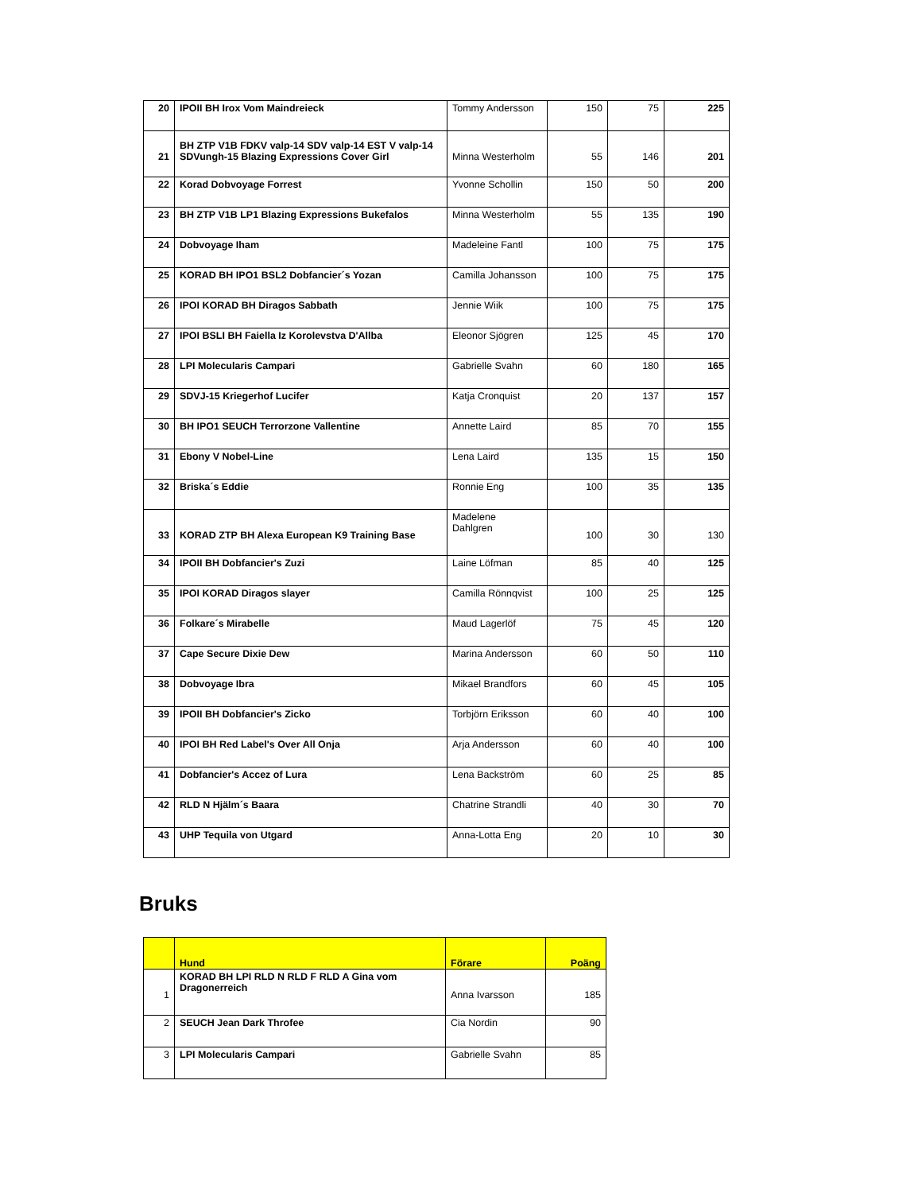| 20 | IPOII BH Irox Vom Maindreieck | Tommy Andersson | 150 | 75 | 225 |
| 21 | BH ZTP V1B FDKV valp-14 SDV valp-14 EST V valp-14 SDVungh-15 Blazing Expressions Cover Girl | Minna Westerholm | 55 | 146 | 201 |
| 22 | Korad Dobvoyage Forrest | Yvonne Schollin | 150 | 50 | 200 |
| 23 | BH ZTP V1B LP1 Blazing Expressions Bukefalos | Minna Westerholm | 55 | 135 | 190 |
| 24 | Dobvoyage Iham | Madeleine Fantl | 100 | 75 | 175 |
| 25 | KORAD BH IPO1 BSL2 Dobfancier´s Yozan | Camilla Johansson | 100 | 75 | 175 |
| 26 | IPOI KORAD BH Diragos Sabbath | Jennie Wiik | 100 | 75 | 175 |
| 27 | IPOI BSLI BH Faiella Iz Korolevstva D'Allba | Eleonor Sjögren | 125 | 45 | 170 |
| 28 | LPI Molecularis Campari | Gabrielle Svahn | 60 | 180 | 165 |
| 29 | SDVJ-15 Kriegerhof Lucifer | Katja Cronquist | 20 | 137 | 157 |
| 30 | BH IPO1 SEUCH Terrorzone Vallentine | Annette Laird | 85 | 70 | 155 |
| 31 | Ebony V Nobel-Line | Lena Laird | 135 | 15 | 150 |
| 32 | Briska´s Eddie | Ronnie Eng | 100 | 35 | 135 |
| 33 | KORAD ZTP BH Alexa European K9 Training Base | Madelene Dahlgren | 100 | 30 | 130 |
| 34 | IPOII BH Dobfancier's Zuzi | Laine Löfman | 85 | 40 | 125 |
| 35 | IPOI KORAD Diragos slayer | Camilla Rönnqvist | 100 | 25 | 125 |
| 36 | Folkare´s Mirabelle | Maud Lagerlöf | 75 | 45 | 120 |
| 37 | Cape Secure Dixie Dew | Marina Andersson | 60 | 50 | 110 |
| 38 | Dobvoyage Ibra | Mikael Brandfors | 60 | 45 | 105 |
| 39 | IPOII BH Dobfancier's Zicko | Torbjörn Eriksson | 60 | 40 | 100 |
| 40 | IPOI BH Red Label's Over All Onja | Arja Andersson | 60 | 40 | 100 |
| 41 | Dobfancier's Accez of Lura | Lena Backström | 60 | 25 | 85 |
| 42 | RLD N Hjälm´s Baara | Chatrine Strandli | 40 | 30 | 70 |
| 43 | UHP Tequila von Utgard | Anna-Lotta Eng | 20 | 10 | 30 |
Bruks
| | Hund | Förare | Poäng |
| --- | --- | --- | --- |
| 1 | KORAD BH LPI RLD N RLD F RLD A Gina vom Dragonerreich | Anna Ivarsson | 185 |
| 2 | SEUCH Jean Dark Throfee | Cia Nordin | 90 |
| 3 | LPI Molecularis Campari | Gabrielle Svahn | 85 |